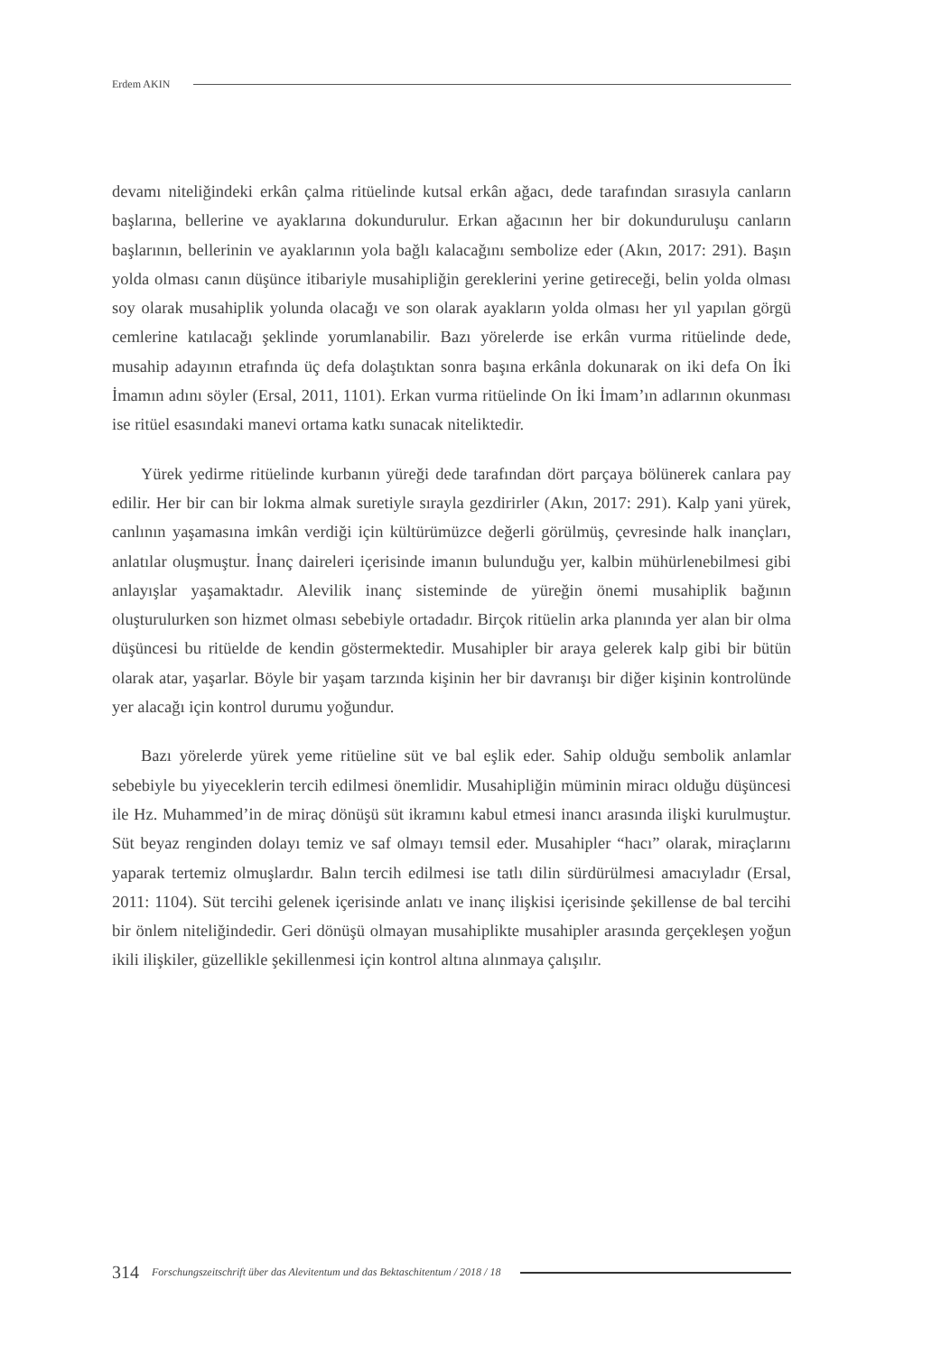Erdem AKIN
devamı niteliğindeki erkân çalma ritüelinde kutsal erkân ağacı, dede tarafından sırasıyla canların başlarına, bellerine ve ayaklarına dokundurulur. Erkan ağacının her bir dokunduruluşu canların başlarının, bellerinin ve ayaklarının yola bağlı kalacağını sembolize eder (Akın, 2017: 291). Başın yolda olması canın düşünce itibariyle musahipliğin gereklerini yerine getireceği, belin yolda olması soy olarak musahiplik yolunda olacağı ve son olarak ayakların yolda olması her yıl yapılan görgü cemlerine katılacağı şeklinde yorumlanabilir. Bazı yörelerde ise erkân vurma ritüelinde dede, musahip adayının etrafında üç defa dolaştıktan sonra başına erkânla dokunarak on iki defa On İki İmamın adını söyler (Ersal, 2011, 1101). Erkan vurma ritüelinde On İki İmam’ın adlarının okunması ise ritüel esasındaki manevi ortama katkı sunacak niteliktedir.
Yürek yedirme ritüelinde kurbanın yüreği dede tarafından dört parçaya bölünerek canlara pay edilir. Her bir can bir lokma almak suretiyle sırayla gezdirirler (Akın, 2017: 291). Kalp yani yürek, canlının yaşamasına imkân verdiği için kültürümüzce değerli görülmüş, çevresinde halk inançları, anlatılar oluşmuştur. İnanç daireleri içerisinde imanın bulunduğu yer, kalbin mühürlenebilmesi gibi anlayışlar yaşamaktadır. Alevilik inanç sisteminde de yüreğin önemi musahiplik bağının oluşturulurken son hizmet olması sebebiyle ortadadır. Birçok ritüelin arka planında yer alan bir olma düşüncesi bu ritüelde de kendin göstermektedir. Musahipler bir araya gelerek kalp gibi bir bütün olarak atar, yaşarlar. Böyle bir yaşam tarzında kişinin her bir davranışı bir diğer kişinin kontrolünde yer alacağı için kontrol durumu yoğundur.
Bazı yörelerde yürek yeme ritüeline süt ve bal eşlik eder. Sahip olduğu sembolik anlamlar sebebiyle bu yiyeceklerin tercih edilmesi önemlidir. Musahipliğin müminin miracı olduğu düşüncesi ile Hz. Muhammed’in de miraç dönüşü süt ikramını kabul etmesi inancı arasında ilişki kurulmuştur. Süt beyaz renginden dolayı temiz ve saf olmayı temsil eder. Musahipler “hacı” olarak, miraçlarını yaparak tertemiz olmuşlardır. Balın tercih edilmesi ise tatlı dilin sürdürülmesi amacıyladır (Ersal, 2011: 1104). Süt tercihi gelenek içerisinde anlatı ve inanç ilişkisi içerisinde şekillense de bal tercihi bir önlem niteliğindedir. Geri dönüşü olmayan musahiplikte musahipler arasında gerçekleşen yoğun ikili ilişkiler, güzellikle şekillenmesi için kontrol altına alınmaya çalışılır.
314 Forschungszeitschrift über das Alevitentum und das Bektaschitentum / 2018 / 18